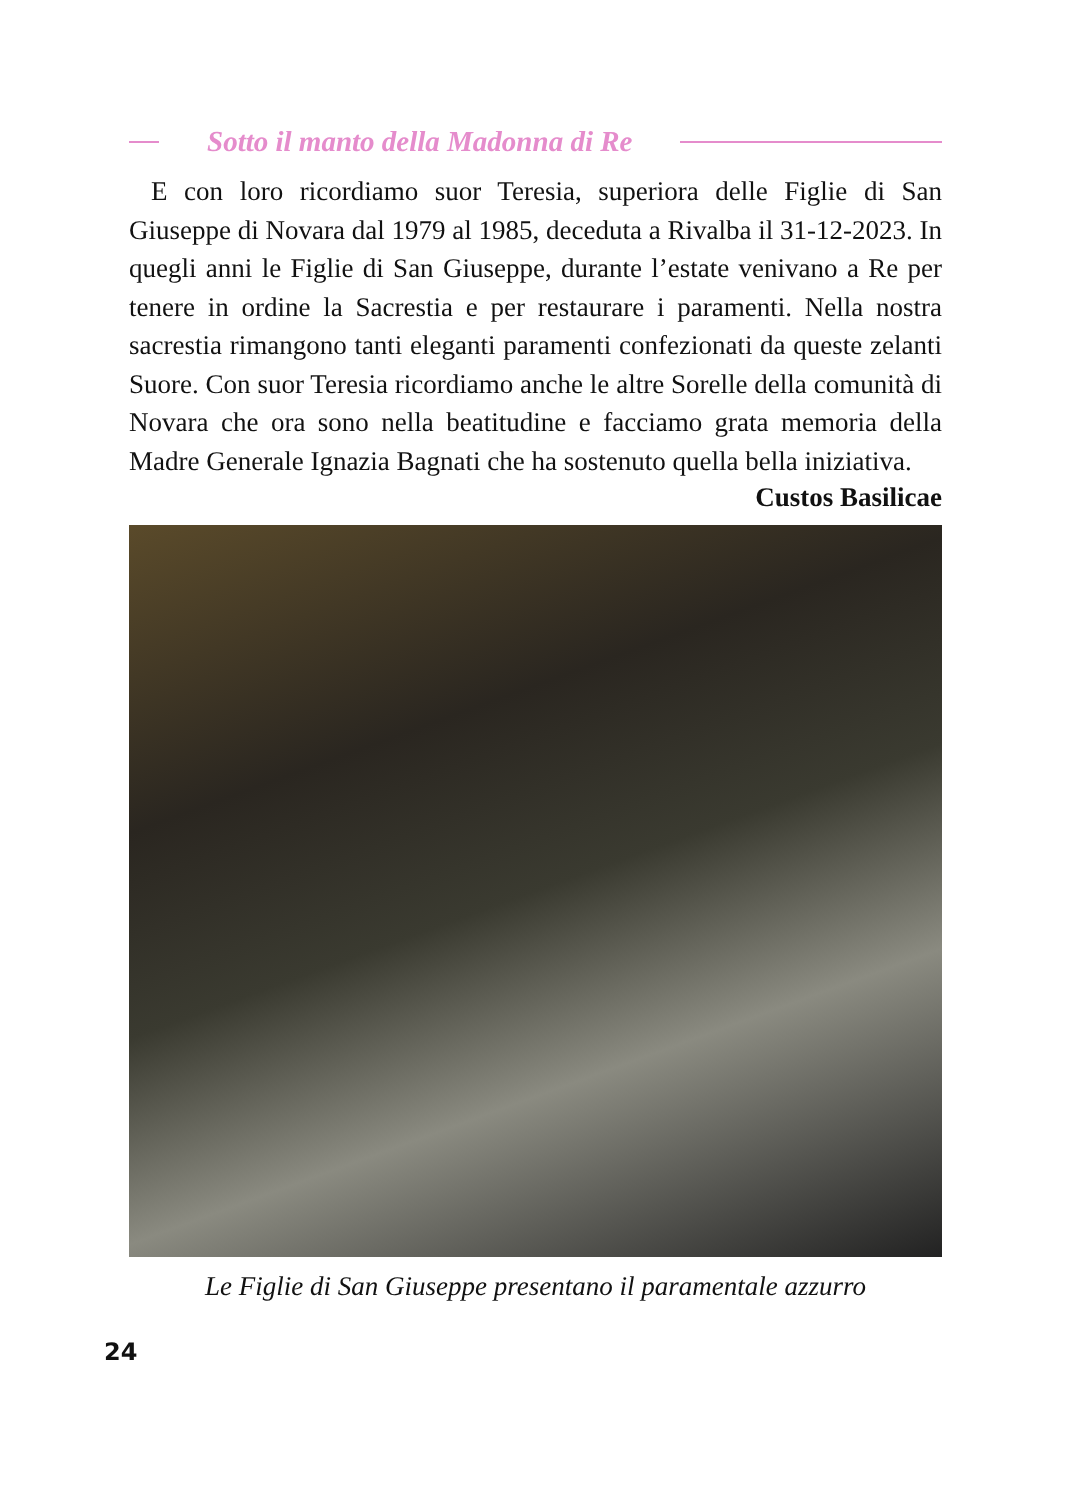Sotto il manto della Madonna di Re
E con loro ricordiamo suor Teresia, superiora delle Figlie di San Giuseppe di Novara dal 1979 al 1985, deceduta a Rivalba il 31-12-2023. In quegli anni le Figlie di San Giuseppe, durante l’estate venivano a Re per tenere in ordine la Sacrestia e per restaurare i paramenti. Nella nostra sacrestia rimangono tanti eleganti paramenti confezionati da queste zelanti Suore. Con suor Teresia ricordiamo anche le altre Sorelle della comunità di Novara che ora sono nella beatitudine e facciamo grata memoria della Madre Generale Ignazia Bagnati che ha sostenuto quella bella iniziativa.
Custos Basilicae
Le Figlie di San Giuseppe presentano il paramentale azzurro
24